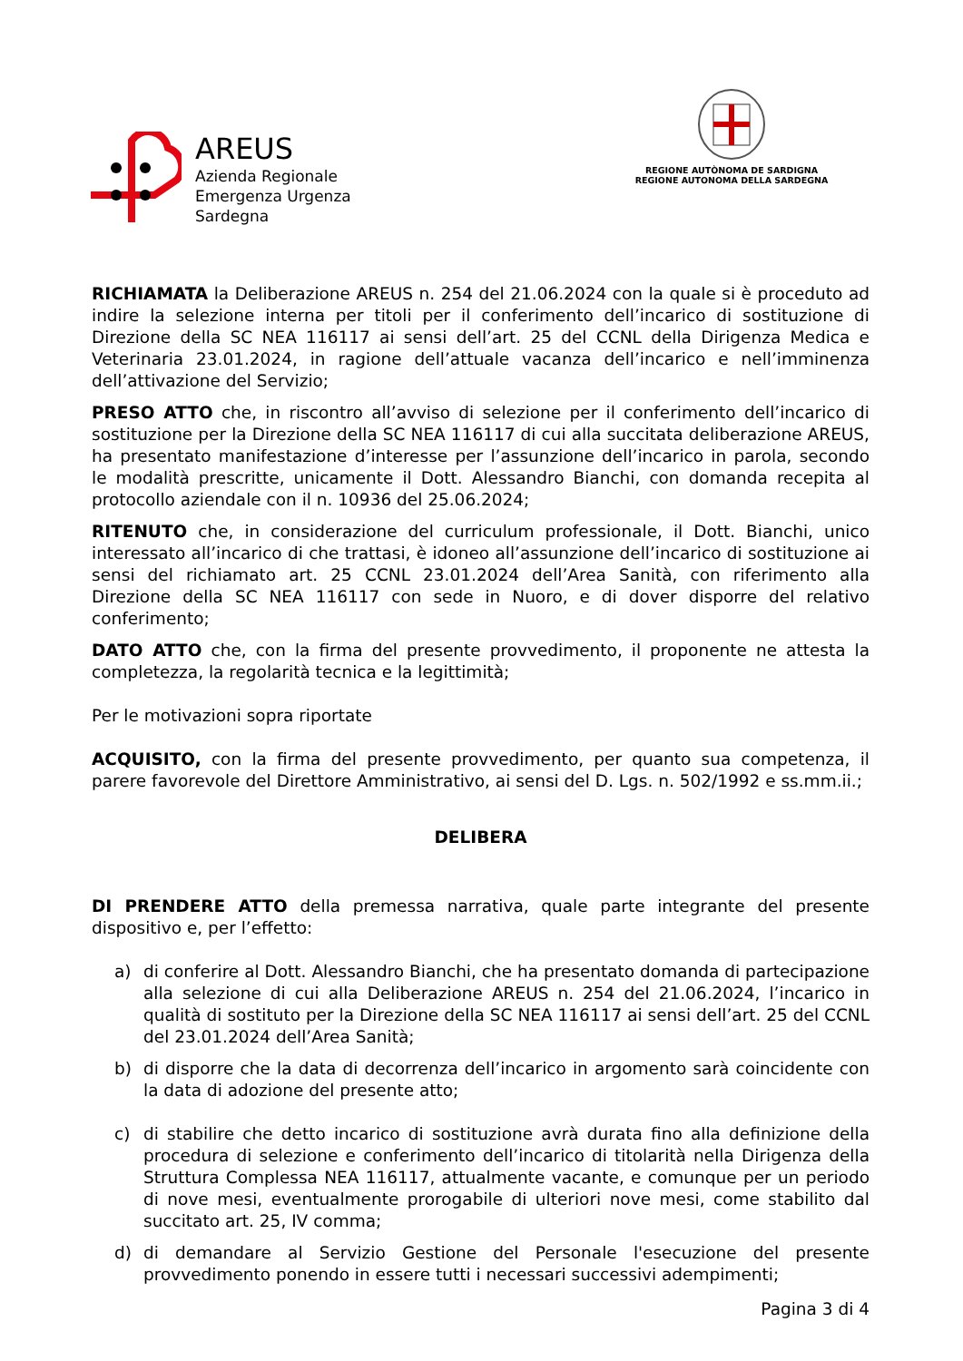AREUS
Azienda Regionale
Emergenza Urgenza
Sardegna
REGIONE AUTÒNOMA DE SARDIGNA
REGIONE AUTONOMA DELLA SARDEGNA
RICHIAMATA la Deliberazione AREUS n. 254 del 21.06.2024 con la quale si è proceduto ad indire la selezione interna per titoli per il conferimento dell’incarico di sostituzione di Direzione della SC NEA 116117 ai sensi dell’art. 25 del CCNL della Dirigenza Medica e Veterinaria 23.01.2024, in ragione dell’attuale vacanza dell’incarico e nell’imminenza dell’attivazione del Servizio;
PRESO ATTO che, in riscontro all’avviso di selezione per il conferimento dell’incarico di sostituzione per la Direzione della SC NEA 116117 di cui alla succitata deliberazione AREUS, ha presentato manifestazione d’interesse per l’assunzione dell’incarico in parola, secondo le modalità prescritte, unicamente il Dott. Alessandro Bianchi, con domanda recepita al protocollo aziendale con il n. 10936 del 25.06.2024;
RITENUTO che, in considerazione del curriculum professionale, il Dott. Bianchi, unico interessato all’incarico di che trattasi, è idoneo all’assunzione dell’incarico di sostituzione ai sensi del richiamato art. 25 CCNL 23.01.2024 dell’Area Sanità, con riferimento alla Direzione della SC NEA 116117 con sede in Nuoro, e di dover disporre del relativo conferimento;
DATO ATTO che, con la firma del presente provvedimento, il proponente ne attesta la completezza, la regolarità tecnica e la legittimità;
Per le motivazioni sopra riportate
ACQUISITO, con la firma del presente provvedimento, per quanto sua competenza, il parere favorevole del Direttore Amministrativo, ai sensi del D. Lgs. n. 502/1992 e ss.mm.ii.;
DELIBERA
DI PRENDERE ATTO della premessa narrativa, quale parte integrante del presente dispositivo e, per l’effetto:
a) di conferire al Dott. Alessandro Bianchi, che ha presentato domanda di partecipazione alla selezione di cui alla Deliberazione AREUS n. 254 del 21.06.2024, l’incarico in qualità di sostituto per la Direzione della SC NEA 116117 ai sensi dell’art. 25 del CCNL del 23.01.2024 dell’Area Sanità;
b) di disporre che la data di decorrenza dell’incarico in argomento sarà coincidente con la data di adozione del presente atto;
c) di stabilire che detto incarico di sostituzione avrà durata fino alla definizione della procedura di selezione e conferimento dell’incarico di titolarità nella Dirigenza della Struttura Complessa NEA 116117, attualmente vacante, e comunque per un periodo di nove mesi, eventualmente prorogabile di ulteriori nove mesi, come stabilito dal succitato art. 25, IV comma;
d) di demandare al Servizio Gestione del Personale l'esecuzione del presente provvedimento ponendo in essere tutti i necessari successivi adempimenti;
Pagina 3 di 4